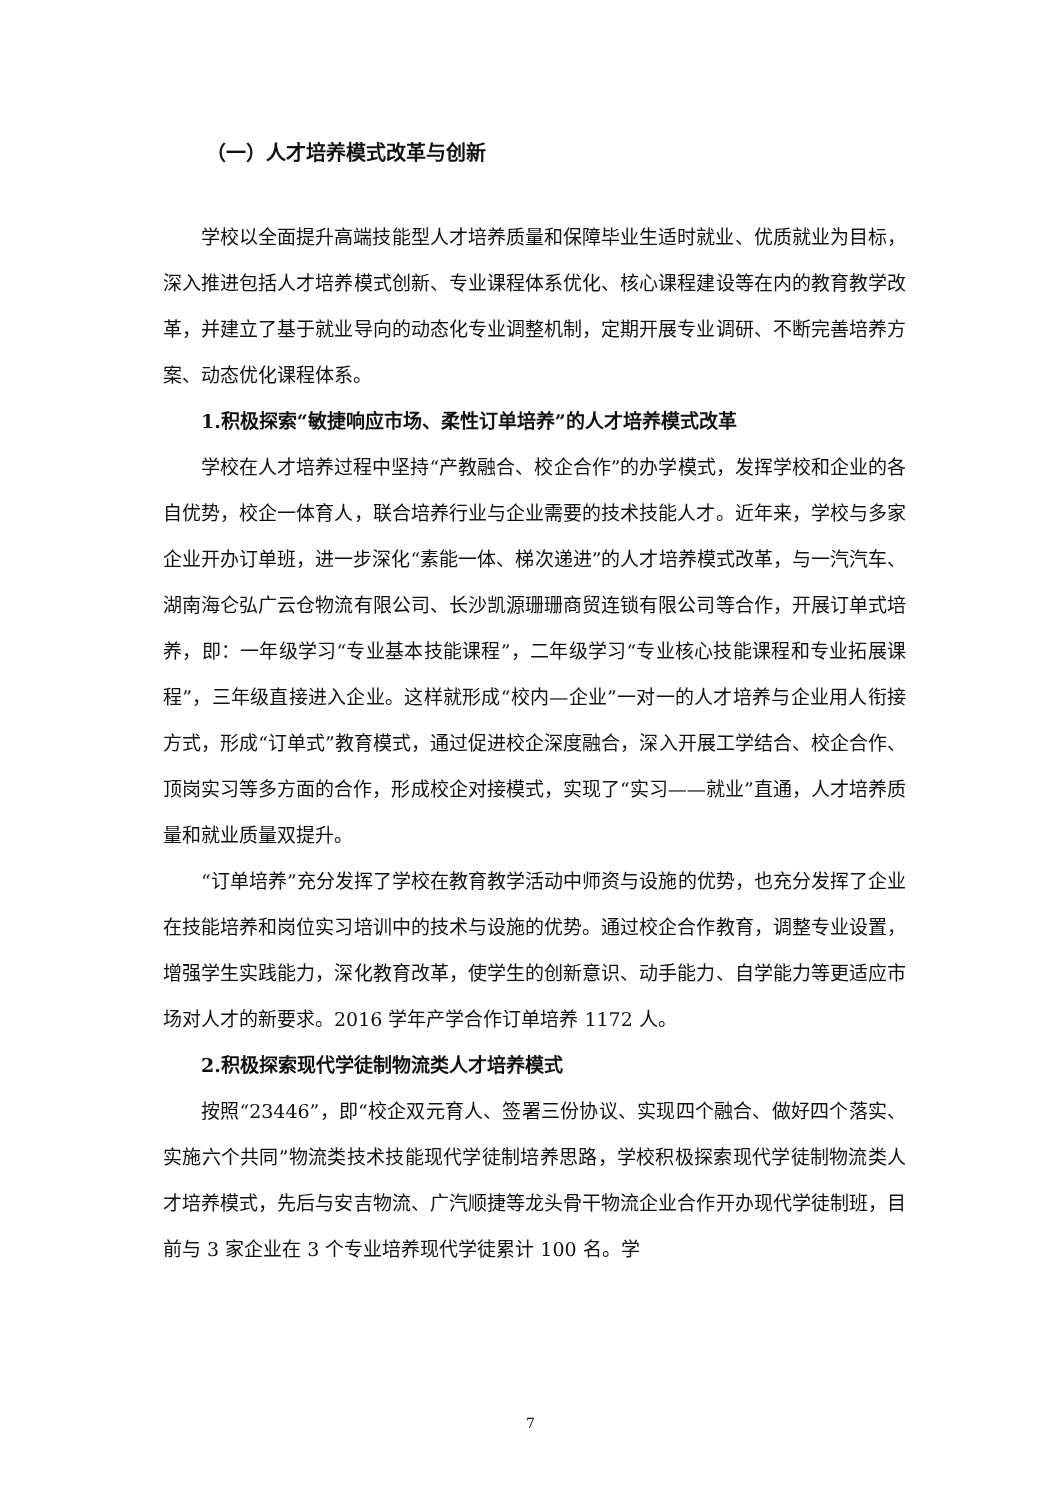（一）人才培养模式改革与创新
学校以全面提升高端技能型人才培养质量和保障毕业生适时就业、优质就业为目标，深入推进包括人才培养模式创新、专业课程体系优化、核心课程建设等在内的教育教学改革，并建立了基于就业导向的动态化专业调整机制，定期开展专业调研、不断完善培养方案、动态优化课程体系。
1.积极探索“敏捷响应市场、柔性订单培养”的人才培养模式改革
学校在人才培养过程中坚持“产教融合、校企合作”的办学模式，发挥学校和企业的各自优势，校企一体育人，联合培养行业与企业需要的技术技能人才。近年来，学校与多家企业开办订单班，进一步深化“素能一体、梯次递进”的人才培养模式改革，与一汽汽车、湖南海仑弘广云仓物流有限公司、长沙凯源珊珊商贸连锁有限公司等合作，开展订单式培养，即：一年级学习“专业基本技能课程”，二年级学习“专业核心技能课程和专业拓展课程”，三年级直接进入企业。这样就形成“校内—企业”一对一的人才培养与企业用人衔接方式，形成“订单式”教育模式，通过促进校企深度融合，深入开展工学结合、校企合作、顶岗实习等多方面的合作，形成校企对接模式，实现了“实习——就业”直通，人才培养质量和就业质量双提升。
“订单培养”充分发挥了学校在教育教学活动中师资与设施的优势，也充分发挥了企业在技能培养和岗位实习培训中的技术与设施的优势。通过校企合作教育，调整专业设置，增强学生实践能力，深化教育改革，使学生的创新意识、动手能力、自学能力等更适应市场对人才的新要求。2016 学年产学合作订单培养 1172 人。
2.积极探索现代学徒制物流类人才培养模式
按照“23446”，即“校企双元育人、签署三份协议、实现四个融合、做好四个落实、实施六个共同”物流类技术技能现代学徒制培养思路，学校积极探索现代学徒制物流类人才培养模式，先后与安吉物流、广汽顺捷等龙头骨干物流企业合作开办现代学徒制班，目前与 3 家企业在 3 个专业培养现代学徒累计 100 名。学
7